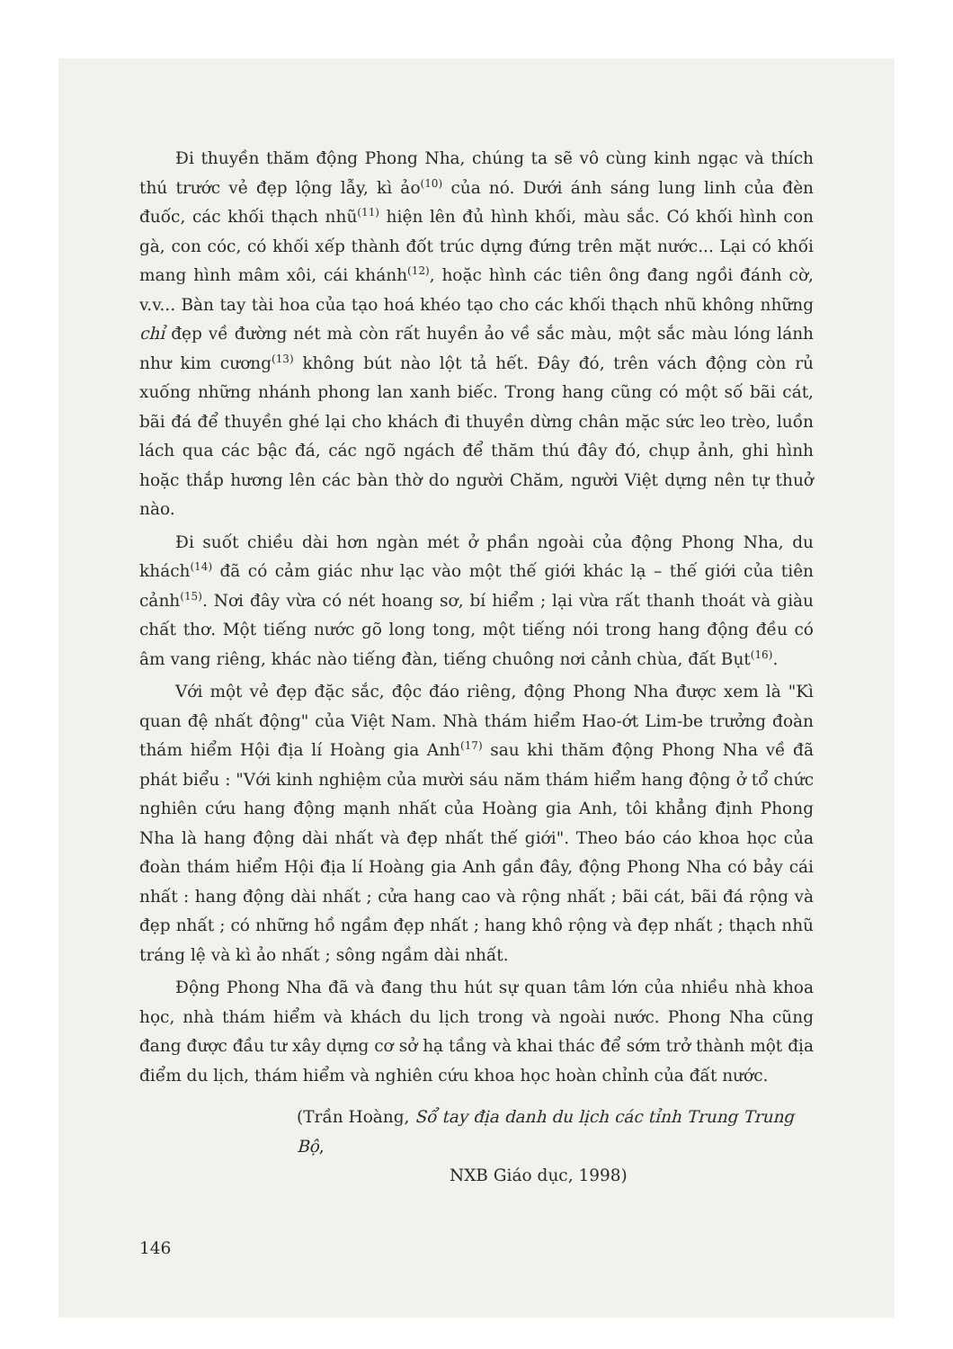Đi thuyền thăm động Phong Nha, chúng ta sẽ vô cùng kinh ngạc và thích thú trước vẻ đẹp lộng lẫy, kì ảo<sup>(10)</sup> của nó. Dưới ánh sáng lung linh của đèn đuốc, các khối thạch nhũ<sup>(11)</sup> hiện lên đủ hình khối, màu sắc. Có khối hình con gà, con cóc, có khối xếp thành đốt trúc dựng đứng trên mặt nước... Lại có khối mang hình mâm xôi, cái khánh<sup>(12)</sup>, hoặc hình các tiên ông đang ngồi đánh cờ, v.v... Bàn tay tài hoa của tạo hoá khéo tạo cho các khối thạch nhũ không những chỉ đẹp về đường nét mà còn rất huyền ảo về sắc màu, một sắc màu lóng lánh như kim cương<sup>(13)</sup> không bút nào lột tả hết. Đây đó, trên vách động còn rủ xuống những nhánh phong lan xanh biếc. Trong hang cũng có một số bãi cát, bãi đá để thuyền ghé lại cho khách đi thuyền dừng chân mặc sức leo trèo, luồn lách qua các bậc đá, các ngõ ngách để thăm thú đây đó, chụp ảnh, ghi hình hoặc thắp hương lên các bàn thờ do người Chăm, người Việt dựng nên tự thuở nào.
Đi suốt chiều dài hơn ngàn mét ở phần ngoài của động Phong Nha, du khách<sup>(14)</sup> đã có cảm giác như lạc vào một thế giới khác lạ – thế giới của tiên cảnh<sup>(15)</sup>. Nơi đây vừa có nét hoang sơ, bí hiểm ; lại vừa rất thanh thoát và giàu chất thơ. Một tiếng nước gõ long tong, một tiếng nói trong hang động đều có âm vang riêng, khác nào tiếng đàn, tiếng chuông nơi cảnh chùa, đất Bụt<sup>(16)</sup>.
Với một vẻ đẹp đặc sắc, độc đáo riêng, động Phong Nha được xem là "Kì quan đệ nhất động" của Việt Nam. Nhà thám hiểm Hao-ớt Lim-be trưởng đoàn thám hiểm Hội địa lí Hoàng gia Anh<sup>(17)</sup> sau khi thăm động Phong Nha về đã phát biểu : "Với kinh nghiệm của mười sáu năm thám hiểm hang động ở tổ chức nghiên cứu hang động mạnh nhất của Hoàng gia Anh, tôi khẳng định Phong Nha là hang động dài nhất và đẹp nhất thế giới". Theo báo cáo khoa học của đoàn thám hiểm Hội địa lí Hoàng gia Anh gần đây, động Phong Nha có bảy cái nhất : hang động dài nhất ; cửa hang cao và rộng nhất ; bãi cát, bãi đá rộng và đẹp nhất ; có những hồ ngầm đẹp nhất ; hang khô rộng và đẹp nhất ; thạch nhũ tráng lệ và kì ảo nhất ; sông ngầm dài nhất.
Động Phong Nha đã và đang thu hút sự quan tâm lớn của nhiều nhà khoa học, nhà thám hiểm và khách du lịch trong và ngoài nước. Phong Nha cũng đang được đầu tư xây dựng cơ sở hạ tầng và khai thác để sớm trở thành một địa điểm du lịch, thám hiểm và nghiên cứu khoa học hoàn chỉnh của đất nước.
(Trần Hoàng, Sổ tay địa danh du lịch các tỉnh Trung Trung Bộ,
NXB Giáo dục, 1998)
146